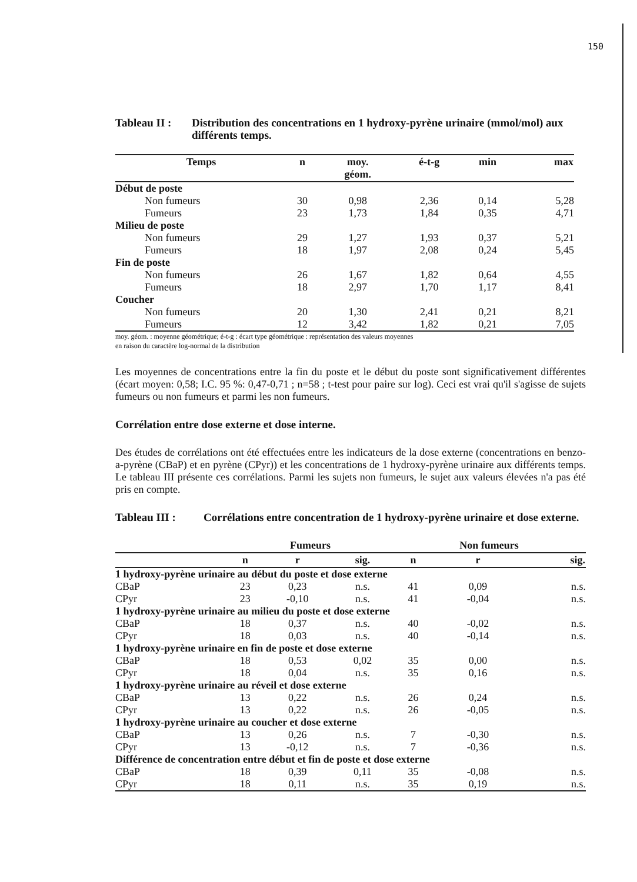150
Tableau II : Distribution des concentrations en 1 hydroxy-pyrène urinaire (mmol/mol) aux différents temps.
| Temps | n | moy. géom. | é-t-g | min | max |
| --- | --- | --- | --- | --- | --- |
| Début de poste | | | | | |
| Non fumeurs | 30 | 0,98 | 2,36 | 0,14 | 5,28 |
| Fumeurs | 23 | 1,73 | 1,84 | 0,35 | 4,71 |
| Milieu de poste | | | | | |
| Non fumeurs | 29 | 1,27 | 1,93 | 0,37 | 5,21 |
| Fumeurs | 18 | 1,97 | 2,08 | 0,24 | 5,45 |
| Fin de poste | | | | | |
| Non fumeurs | 26 | 1,67 | 1,82 | 0,64 | 4,55 |
| Fumeurs | 18 | 2,97 | 1,70 | 1,17 | 8,41 |
| Coucher | | | | | |
| Non fumeurs | 20 | 1,30 | 2,41 | 0,21 | 8,21 |
| Fumeurs | 12 | 3,42 | 1,82 | 0,21 | 7,05 |
moy. géom. : moyenne géométrique; é-t-g : écart type géométrique : représentation des valeurs moyennes
en raison du caractère log-normal de la distribution
Les moyennes de concentrations entre la fin du poste et le début du poste sont significativement différentes (écart moyen: 0,58; I.C. 95 %: 0,47-0,71 ; n=58 ; t-test pour paire sur log). Ceci est vrai qu'il s'agisse de sujets fumeurs ou non fumeurs et parmi les non fumeurs.
Corrélation entre dose externe et dose interne.
Des études de corrélations ont été effectuées entre les indicateurs de la dose externe (concentrations en benzo-a-pyrène (CBaP) et en pyrène (CPyr)) et les concentrations de 1 hydroxy-pyrène urinaire aux différents temps. Le tableau III présente ces corrélations. Parmi les sujets non fumeurs, le sujet aux valeurs élevées n'a pas été pris en compte.
Tableau III : Corrélations entre concentration de 1 hydroxy-pyrène urinaire et dose externe.
| | Fumeurs | | | Non fumeurs | | |
| --- | --- | --- | --- | --- | --- | --- |
| | n | r | sig. | n | r | sig. |
| 1 hydroxy-pyrène urinaire au début du poste et dose externe | | | | | | |
| CBaP | 23 | 0,23 | n.s. | 41 | 0,09 | n.s. |
| CPyr | 23 | -0,10 | n.s. | 41 | -0,04 | n.s. |
| 1 hydroxy-pyrène urinaire au milieu du poste et dose externe | | | | | | |
| CBaP | 18 | 0,37 | n.s. | 40 | -0,02 | n.s. |
| CPyr | 18 | 0,03 | n.s. | 40 | -0,14 | n.s. |
| 1 hydroxy-pyrène urinaire en fin de poste et dose externe | | | | | | |
| CBaP | 18 | 0,53 | 0,02 | 35 | 0,00 | n.s. |
| CPyr | 18 | 0,04 | n.s. | 35 | 0,16 | n.s. |
| 1 hydroxy-pyrène urinaire au réveil et dose externe | | | | | | |
| CBaP | 13 | 0,22 | n.s. | 26 | 0,24 | n.s. |
| CPyr | 13 | 0,22 | n.s. | 26 | -0,05 | n.s. |
| 1 hydroxy-pyrène urinaire au coucher et dose externe | | | | | | |
| CBaP | 13 | 0,26 | n.s. | 7 | -0,30 | n.s. |
| CPyr | 13 | -0,12 | n.s. | 7 | -0,36 | n.s. |
| Différence de concentration entre début et fin de poste et dose externe | | | | | | |
| CBaP | 18 | 0,39 | 0,11 | 35 | -0,08 | n.s. |
| CPyr | 18 | 0,11 | n.s. | 35 | 0,19 | n.s. |